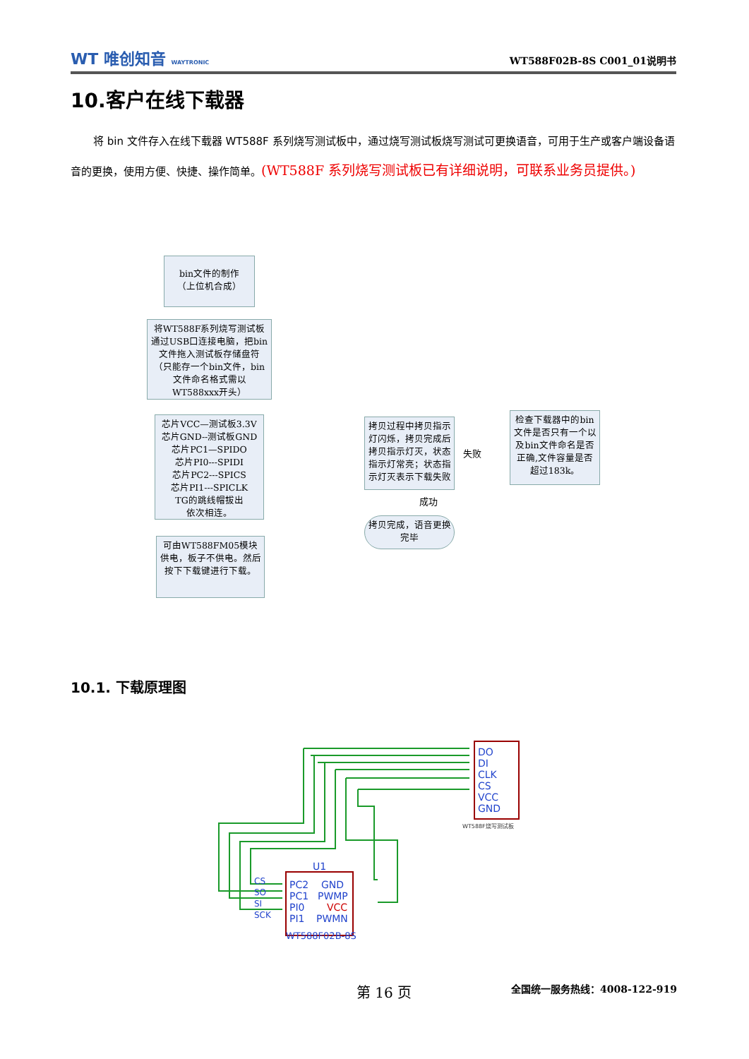WT 唯创知音 WAYTRONIC
WT588F02B-8S C001_01说明书
10.客户在线下载器
将 bin 文件存入在线下载器 WT588F 系列烧写测试板中，通过烧写测试板烧写测试可更换语音，可用于生产或客户端设备语音的更换，使用方便、快捷、操作简单。(WT588F 系列烧写测试板已有详细说明，可联系业务员提供。)
bin文件的制作
（上位机合成）
将WT588F系列烧写测试板通过USB口连接电脑，把bin文件拖入测试板存储盘符（只能存一个bin文件，bin文件命名格式需以WT588xxx开头）
芯片VCC—测试板3.3V
芯片GND--测试板GND
芯片PC1—SPIDO
芯片PI0---SPIDI
芯片PC2---SPICS
芯片PI1---SPICLK
TG的跳线帽拔出
依次相连。
可由WT588FM05模块供电，板子不供电。然后按下下载键进行下载。
拷贝过程中拷贝指示灯闪烁，拷贝完成后拷贝指示灯灭，状态指示灯常亮；状态指示灯灭表示下载失败
检查下载器中的bin文件是否只有一个以及bin文件命名是否正确,文件容量是否超过183k。
拷贝完成，语音更换完毕
失败
成功
10.1. 下载原理图
U1
PC2
GND
PC1
PWMP
PI0
VCC
PI1
PWMN
WT588F02B-8S
CS
SO
SI
SCK
DO
DI
CLK
CS
VCC
GND
WT588F烧写测试板
第 16 页 全国统一服务热线：4008-122-919